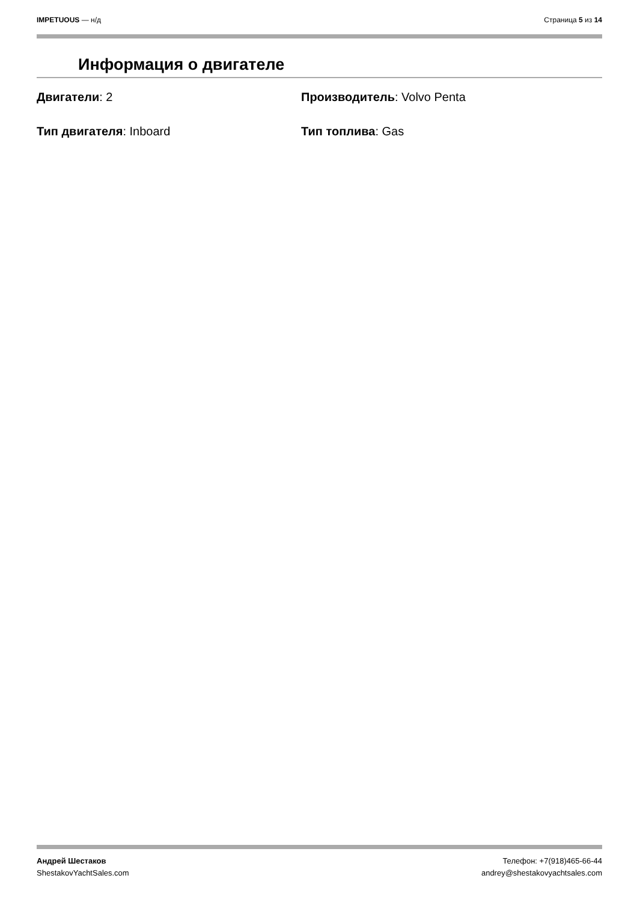IMPETUOUS — н/д Страница 5 из 14
Информация о двигателе
Двигатели: 2
Производитель: Volvo Penta
Тип двигателя: Inboard
Тип топлива: Gas
Андрей Шестаков
ShestakovYachtSales.com
Телефон: +7(918)465-66-44
andrey@shestakovyachtsales.com